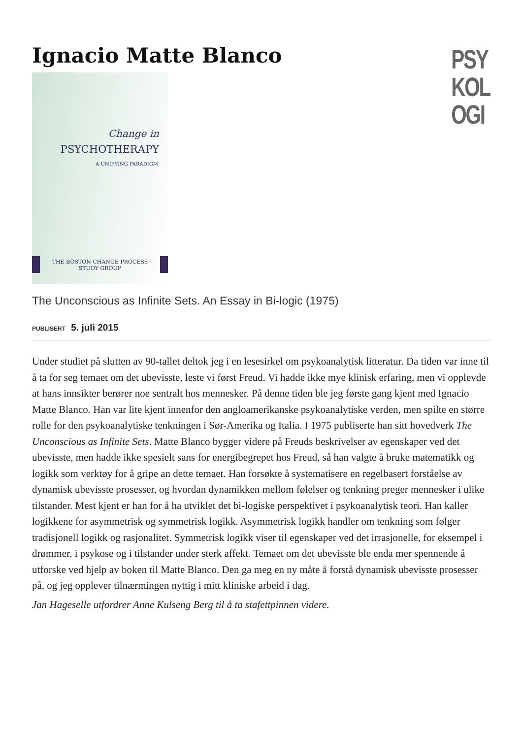Ignacio Matte Blanco
PSY
KOL
OGI
Change in
PSYCHOTHERAPY
A UNIFYING PARADIGM
THE BOSTON CHANGE PROCESS
STUDY GROUP
The Unconscious as Infinite Sets. An Essay in Bi-logic (1975)
PUBLISERT 5. juli 2015
Under studiet på slutten av 90-tallet deltok jeg i en lesesirkel om psykoanalytisk litteratur. Da tiden var inne til å ta for seg temaet om det ubevisste, leste vi først Freud. Vi hadde ikke mye klinisk erfaring, men vi opplevde at hans innsikter berører noe sentralt hos mennesker. På denne tiden ble jeg første gang kjent med Ignacio Matte Blanco. Han var lite kjent innenfor den angloamerikanske psykoanalytiske verden, men spilte en større rolle for den psykoanalytiske tenkningen i Sør-Amerika og Italia. I 1975 publiserte han sitt hovedverk The Unconscious as Infinite Sets. Matte Blanco bygger videre på Freuds beskrivelser av egenskaper ved det ubevisste, men hadde ikke spesielt sans for energibegrepet hos Freud, så han valgte å bruke matematikk og logikk som verktøy for å gripe an dette temaet. Han forsøkte å systematisere en regelbasert forståelse av dynamisk ubevisste prosesser, og hvordan dynamikken mellom følelser og tenkning preger mennesker i ulike tilstander. Mest kjent er han for å ha utviklet det bi-logiske perspektivet i psykoanalytisk teori. Han kaller logikkene for asymmetrisk og symmetrisk logikk. Asymmetrisk logikk handler om tenkning som følger tradisjonell logikk og rasjonalitet. Symmetrisk logikk viser til egenskaper ved det irrasjonelle, for eksempel i drømmer, i psykose og i tilstander under sterk affekt. Temaet om det ubevisste ble enda mer spennende å utforske ved hjelp av boken til Matte Blanco. Den ga meg en ny måte å forstå dynamisk ubevisste prosesser på, og jeg opplever tilnærmingen nyttig i mitt kliniske arbeid i dag.
Jan Hageselle utfordrer Anne Kulseng Berg til å ta stafettpinnen videre.